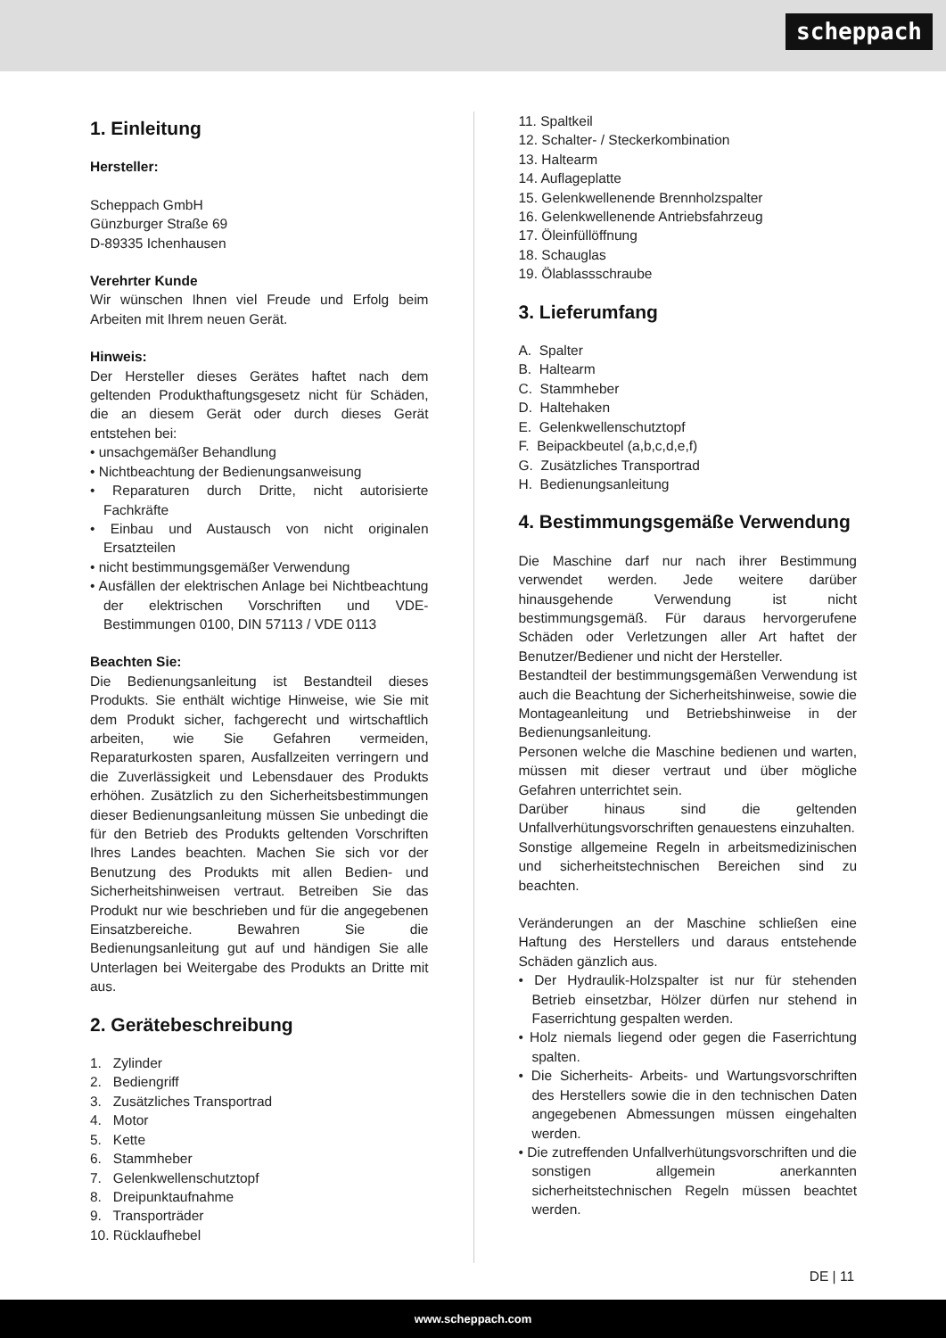scheppach
1. Einleitung
Hersteller:
Scheppach GmbH
Günzburger Straße 69
D-89335 Ichenhausen
Verehrter Kunde
Wir wünschen Ihnen viel Freude und Erfolg beim Arbeiten mit Ihrem neuen Gerät.
Hinweis:
Der Hersteller dieses Gerätes haftet nach dem geltenden Produkthaftungsgesetz nicht für Schäden, die an diesem Gerät oder durch dieses Gerät entstehen bei:
• unsachgemäßer Behandlung
• Nichtbeachtung der Bedienungsanweisung
• Reparaturen durch Dritte, nicht autorisierte Fachkräfte
• Einbau und Austausch von nicht originalen Ersatzteilen
• nicht bestimmungsgemäßer Verwendung
• Ausfällen der elektrischen Anlage bei Nichtbeachtung der elektrischen Vorschriften und VDE-Bestimmungen 0100, DIN 57113 / VDE 0113
Beachten Sie:
Die Bedienungsanleitung ist Bestandteil dieses Produkts. Sie enthält wichtige Hinweise, wie Sie mit dem Produkt sicher, fachgerecht und wirtschaftlich arbeiten, wie Sie Gefahren vermeiden, Reparaturkosten sparen, Ausfallzeiten verringern und die Zuverlässigkeit und Lebensdauer des Produkts erhöhen. Zusätzlich zu den Sicherheitsbestimmungen dieser Bedienungsanleitung müssen Sie unbedingt die für den Betrieb des Produkts geltenden Vorschriften Ihres Landes beachten. Machen Sie sich vor der Benutzung des Produkts mit allen Bedien- und Sicherheitshinweisen vertraut. Betreiben Sie das Produkt nur wie beschrieben und für die angegebenen Einsatzbereiche. Bewahren Sie die Bedienungsanleitung gut auf und händigen Sie alle Unterlagen bei Weitergabe des Produkts an Dritte mit aus.
2. Gerätebeschreibung
1. Zylinder
2. Bediengriff
3. Zusätzliches Transportrad
4. Motor
5. Kette
6. Stammheber
7. Gelenkwellenschutztopf
8. Dreipunktaufnahme
9. Transporträder
10. Rücklaufhebel
11. Spaltkeil
12. Schalter- / Steckerkombination
13. Haltearm
14. Auflageplatte
15. Gelenkwellenende Brennholzspalter
16. Gelenkwellenende Antriebsfahrzeug
17. Öleinfüllöffnung
18. Schauglas
19. Ölablassschraube
3. Lieferumfang
A. Spalter
B. Haltearm
C. Stammheber
D. Haltehaken
E. Gelenkwellenschutztopf
F. Beipackbeutel (a,b,c,d,e,f)
G. Zusätzliches Transportrad
H. Bedienungsanleitung
4. Bestimmungsgemäße Verwendung
Die Maschine darf nur nach ihrer Bestimmung verwendet werden. Jede weitere darüber hinausgehende Verwendung ist nicht bestimmungsgemäß. Für daraus hervorgerufene Schäden oder Verletzungen aller Art haftet der Benutzer/Bediener und nicht der Hersteller.
Bestandteil der bestimmungsgemäßen Verwendung ist auch die Beachtung der Sicherheitshinweise, sowie die Montageanleitung und Betriebshinweise in der Bedienungsanleitung.
Personen welche die Maschine bedienen und warten, müssen mit dieser vertraut und über mögliche Gefahren unterrichtet sein.
Darüber hinaus sind die geltenden Unfallverhütungsvorschriften genauestens einzuhalten.
Sonstige allgemeine Regeln in arbeitsmedizinischen und sicherheitstechnischen Bereichen sind zu beachten.
Veränderungen an der Maschine schließen eine Haftung des Herstellers und daraus entstehende Schäden gänzlich aus.
• Der Hydraulik-Holzspalter ist nur für stehenden Betrieb einsetzbar, Hölzer dürfen nur stehend in Faserrichtung gespalten werden.
• Holz niemals liegend oder gegen die Faserrichtung spalten.
• Die Sicherheits- Arbeits- und Wartungsvorschriften des Herstellers sowie die in den technischen Daten angegebenen Abmessungen müssen eingehalten werden.
• Die zutreffenden Unfallverhütungsvorschriften und die sonstigen allgemein anerkannten sicherheitstechnischen Regeln müssen beachtet werden.
DE | 11
www.scheppach.com